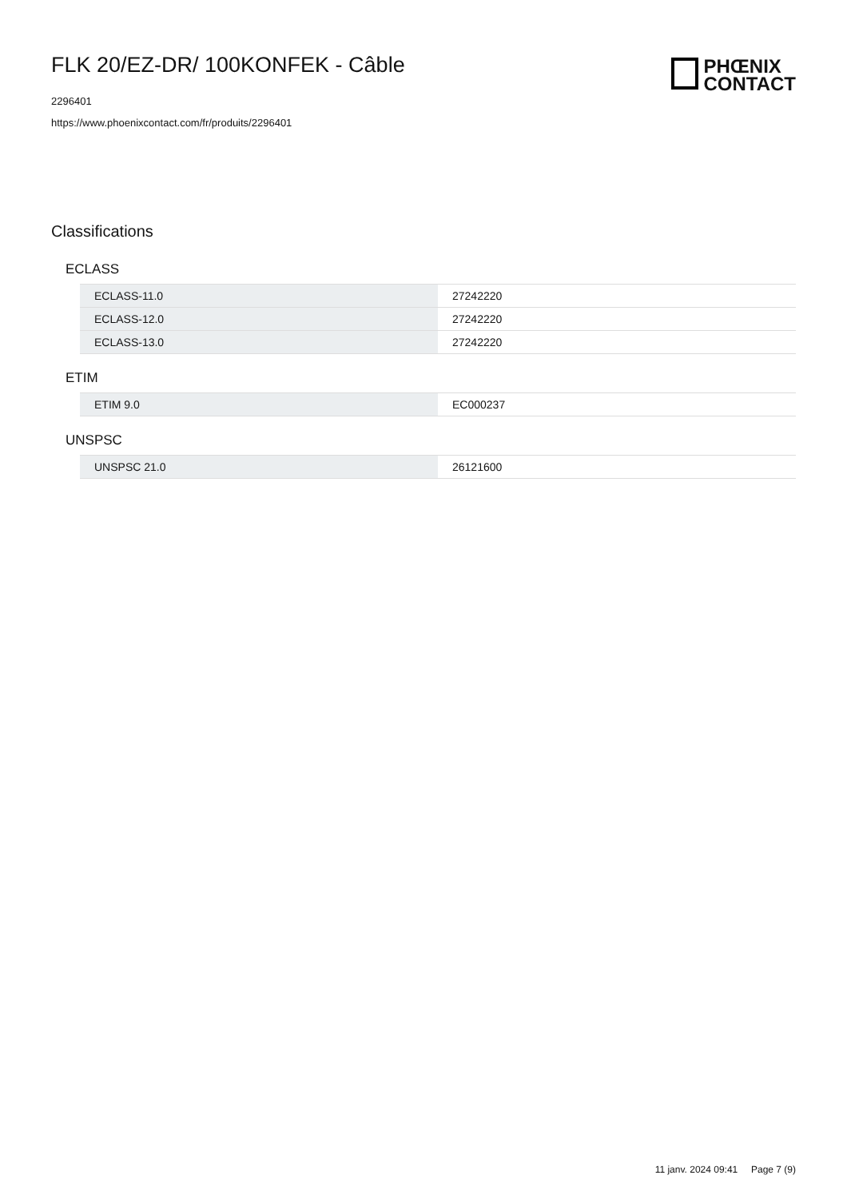FLK 20/EZ-DR/ 100KONFEK - Câble
2296401
https://www.phoenixcontact.com/fr/produits/2296401
PHŒNIX
CONTACT
Classifications
ECLASS
| ECLASS-11.0 | 27242220 |
| ECLASS-12.0 | 27242220 |
| ECLASS-13.0 | 27242220 |
ETIM
| ETIM 9.0 | EC000237 |
UNSPSC
| UNSPSC 21.0 | 26121600 |
11 janv. 2024 09:41 Page 7 (9)